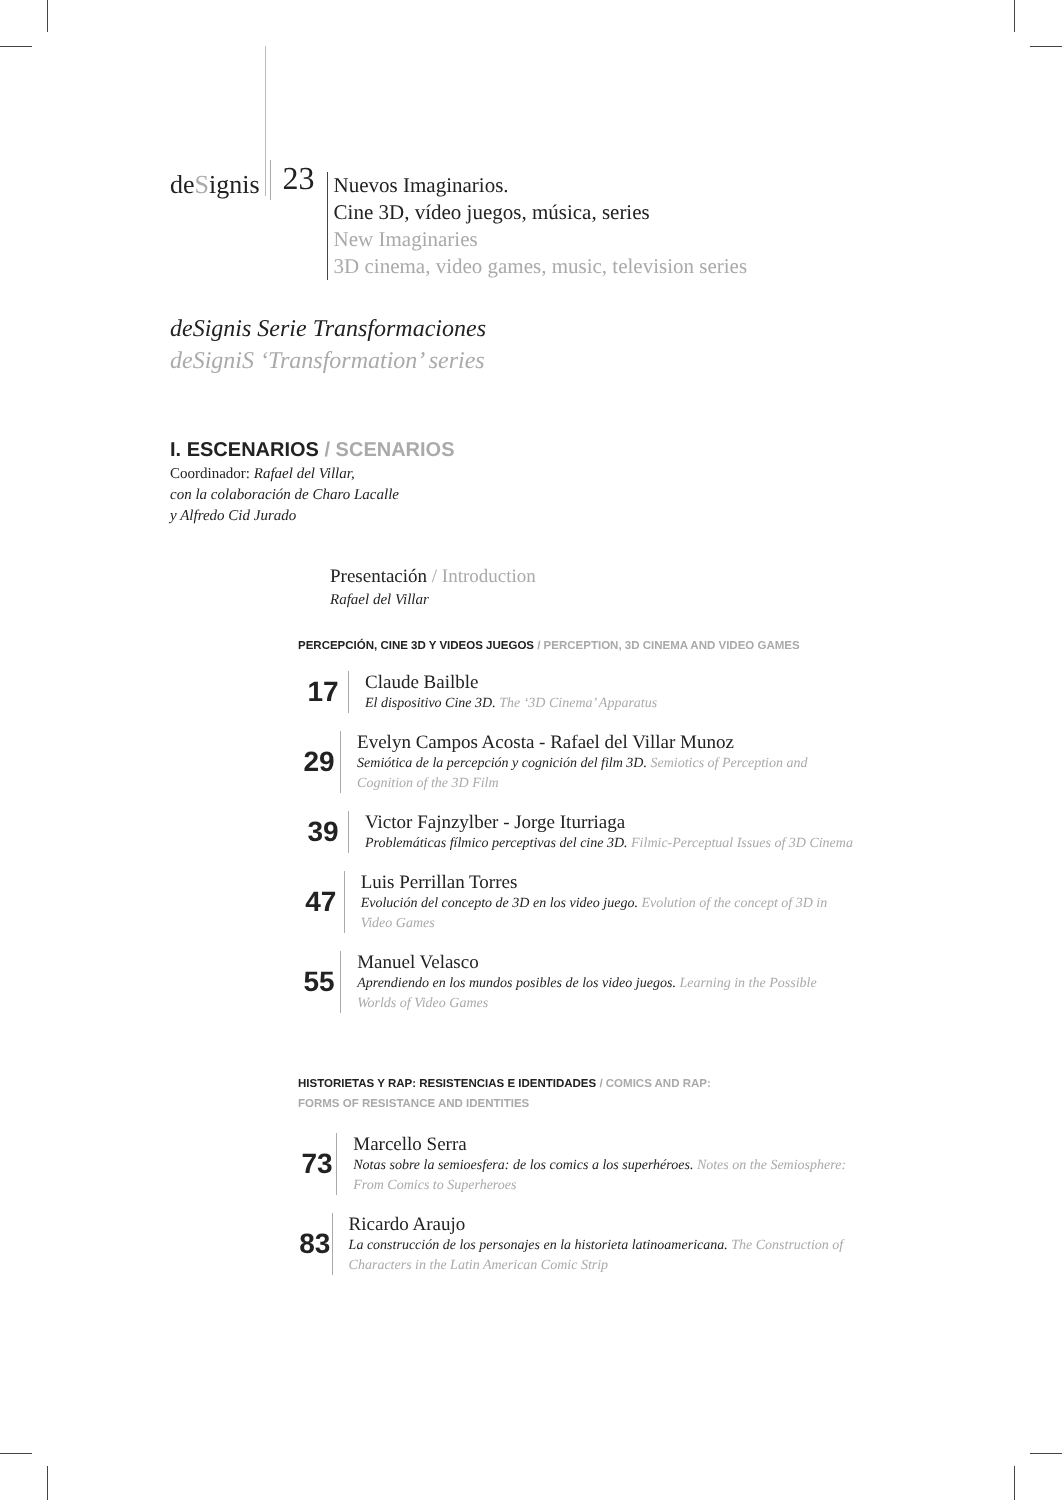deSignis
23
Nuevos Imaginarios.
Cine 3D, vídeo juegos, música, series
New Imaginaries
3D cinema, video games, music, television series
deSignis Serie Transformaciones
deSigniS ‘Transformation’ series
I. ESCENARIOS / SCENARIOS
Coordinador: Rafael del Villar,
con la colaboración de Charo Lacalle
y Alfredo Cid Jurado
Presentación / Introduction
Rafael del Villar
PERCEPCIÓN, CINE 3D Y VIDEOS JUEGOS / PERCEPTION, 3D CINEMA AND VIDEO GAMES
17
Claude Bailble
El dispositivo Cine 3D. The ‘3D Cinema’ Apparatus
29
Evelyn Campos Acosta - Rafael del Villar Munoz
Semiótica de la percepción y cognición del film 3D. Semiotics of Perception and Cognition of the 3D Film
39
Victor Fajnzylber - Jorge Iturriaga
Problemáticas fílmico perceptivas del cine 3D. Filmic-Perceptual Issues of 3D Cinema
47
Luis Perrillan Torres
Evolución del concepto de 3D en los video juego. Evolution of the concept of 3D in Video Games
55
Manuel Velasco
Aprendiendo en los mundos posibles de los video juegos. Learning in the Possible Worlds of Video Games
HISTORIETAS Y RAP: RESISTENCIAS E IDENTIDADES / COMICS AND RAP:
FORMS OF RESISTANCE AND IDENTITIES
73
Marcello Serra
Notas sobre la semioesfera: de los comics a los superhéroes. Notes on the Semiosphere: From Comics to Superheroes
83
Ricardo Araujo
La construcción de los personajes en la historieta latinoamericana. The Construction of Characters in the Latin American Comic Strip